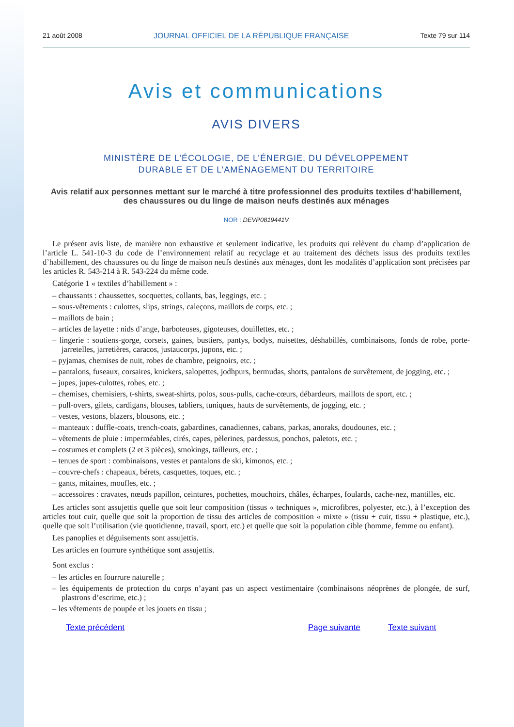21 août 2008 JOURNAL OFFICIEL DE LA RÉPUBLIQUE FRANÇAISE Texte 79 sur 114
Avis et communications
AVIS DIVERS
MINISTÈRE DE L’ÉCOLOGIE, DE L’ÉNERGIE, DU DÉVELOPPEMENT
DURABLE ET DE L’AMÉNAGEMENT DU TERRITOIRE
Avis relatif aux personnes mettant sur le marché à titre professionnel des produits textiles d’habillement, des chaussures ou du linge de maison neufs destinés aux ménages
NOR : DEVP0819441V
Le présent avis liste, de manière non exhaustive et seulement indicative, les produits qui relèvent du champ d’application de l’article L. 541-10-3 du code de l’environnement relatif au recyclage et au traitement des déchets issus des produits textiles d’habillement, des chaussures ou du linge de maison neufs destinés aux ménages, dont les modalités d’application sont précisées par les articles R. 543-214 à R. 543-224 du même code.
Catégorie 1 « textiles d’habillement » :
– chaussants : chaussettes, socquettes, collants, bas, leggings, etc. ;
– sous-vêtements : culottes, slips, strings, caleçons, maillots de corps, etc. ;
– maillots de bain ;
– articles de layette : nids d’ange, barboteuses, gigoteuses, douillettes, etc. ;
– lingerie : soutiens-gorge, corsets, gaines, bustiers, pantys, bodys, nuisettes, déshabillés, combinaisons, fonds de robe, porte-jarretelles, jarretières, caracos, justaucorps, jupons, etc. ;
– pyjamas, chemises de nuit, robes de chambre, peignoirs, etc. ;
– pantalons, fuseaux, corsaires, knickers, salopettes, jodhpurs, bermudas, shorts, pantalons de survêtement, de jogging, etc. ;
– jupes, jupes-culottes, robes, etc. ;
– chemises, chemisiers, t-shirts, sweat-shirts, polos, sous-pulls, cache-cœurs, débardeurs, maillots de sport, etc. ;
– pull-overs, gilets, cardigans, blouses, tabliers, tuniques, hauts de survêtements, de jogging, etc. ;
– vestes, vestons, blazers, blousons, etc. ;
– manteaux : duffle-coats, trench-coats, gabardines, canadiennes, cabans, parkas, anoraks, doudounes, etc. ;
– vêtements de pluie : imperméables, cirés, capes, pèlerines, pardessus, ponchos, paletots, etc. ;
– costumes et complets (2 et 3 pièces), smokings, tailleurs, etc. ;
– tenues de sport : combinaisons, vestes et pantalons de ski, kimonos, etc. ;
– couvre-chefs : chapeaux, bérets, casquettes, toques, etc. ;
– gants, mitaines, moufles, etc. ;
– accessoires : cravates, nœuds papillon, ceintures, pochettes, mouchoirs, châles, écharpes, foulards, cache-nez, mantilles, etc.
Les articles sont assujettis quelle que soit leur composition (tissus « techniques », microfibres, polyester, etc.), à l’exception des articles tout cuir, quelle que soit la proportion de tissu des articles de composition « mixte » (tissu + cuir, tissu + plastique, etc.), quelle que soit l’utilisation (vie quotidienne, travail, sport, etc.) et quelle que soit la population cible (homme, femme ou enfant).
Les panoplies et déguisements sont assujettis.
Les articles en fourrure synthétique sont assujettis.
Sont exclus :
– les articles en fourrure naturelle ;
– les équipements de protection du corps n’ayant pas un aspect vestimentaire (combinaisons néoprènes de plongée, de surf, plastrons d’escrime, etc.) ;
– les vêtements de poupée et les jouets en tissu ;
Texte précédent Page suivante Texte suivant